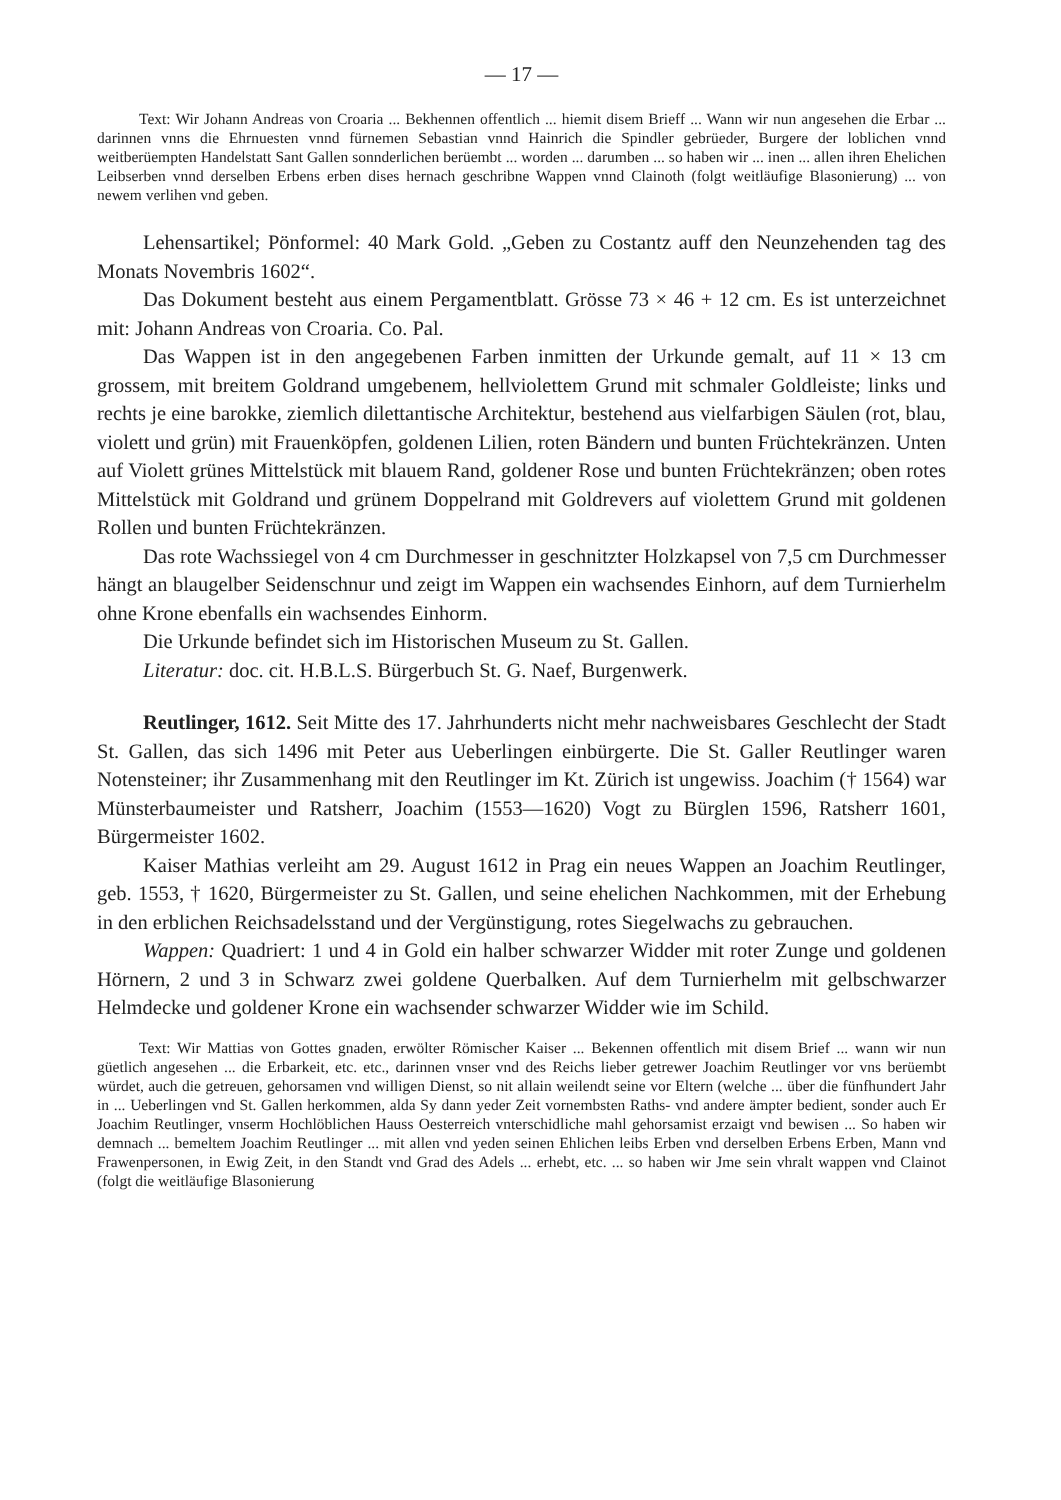— 17 —
Text: Wir Johann Andreas von Croaria ... Bekhennen offentlich ... hiemit disem Brieff ... Wann wir nun angesehen die Erbar ... darinnen vnns die Ehrnuesten vnnd fürnemen Sebastian vnnd Hainrich die Spindler gebrüeder, Burgere der loblichen vnnd weitberüempten Handelstatt Sant Gallen sonnderlichen berüembt ... worden ... darumben ... so haben wir ... inen ... allen ihren Ehelichen Leibserben vnnd derselben Erbens erben dises hernach geschribne Wappen vnnd Clainoth (folgt weitläufige Blasonierung) ... von newem verlihen vnd geben.
Lehensartikel; Pönformel: 40 Mark Gold. „Geben zu Costantz auff den Neunzehenden tag des Monats Novembris 1602“.
Das Dokument besteht aus einem Pergamentblatt. Grösse 73 × 46 + 12 cm. Es ist unterzeichnet mit: Johann Andreas von Croaria. Co. Pal.
Das Wappen ist in den angegebenen Farben inmitten der Urkunde gemalt, auf 11 × 13 cm grossem, mit breitem Goldrand umgebenem, hellviolettem Grund mit schmaler Goldleiste; links und rechts je eine barokke, ziemlich dilettantische Architektur, bestehend aus vielfarbigen Säulen (rot, blau, violett und grün) mit Frauenköpfen, goldenen Lilien, roten Bändern und bunten Früchtekränzen. Unten auf Violett grünes Mittelstück mit blauem Rand, goldener Rose und bunten Früchtekränzen; oben rotes Mittelstück mit Goldrand und grünem Doppelrand mit Goldrevers auf violettem Grund mit goldenen Rollen und bunten Früchtekränzen.
Das rote Wachssiegel von 4 cm Durchmesser in geschnitzter Holzkapsel von 7,5 cm Durchmesser hängt an blaugelber Seidenschnur und zeigt im Wappen ein wachsendes Einhorn, auf dem Turnierhelm ohne Krone ebenfalls ein wachsendes Einhorm.
Die Urkunde befindet sich im Historischen Museum zu St. Gallen.
Literatur: doc. cit. H.B.L.S. Bürgerbuch St. G. Naef, Burgenwerk.
Reutlinger, 1612. Seit Mitte des 17. Jahrhunderts nicht mehr nachweisbares Geschlecht der Stadt St. Gallen, das sich 1496 mit Peter aus Ueberlingen einbürgerte. Die St. Galler Reutlinger waren Notensteiner; ihr Zusammenhang mit den Reutlinger im Kt. Zürich ist ungewiss. Joachim († 1564) war Münsterbaumeister und Ratsherr, Joachim (1553—1620) Vogt zu Bürglen 1596, Ratsherr 1601, Bürgermeister 1602.
Kaiser Mathias verleiht am 29. August 1612 in Prag ein neues Wappen an Joachim Reutlinger, geb. 1553, † 1620, Bürgermeister zu St. Gallen, und seine ehelichen Nachkommen, mit der Erhebung in den erblichen Reichsadelsstand und der Vergünstigung, rotes Siegelwachs zu gebrauchen.
Wappen: Quadriert: 1 und 4 in Gold ein halber schwarzer Widder mit roter Zunge und goldenen Hörnern, 2 und 3 in Schwarz zwei goldene Querbalken. Auf dem Turnierhelm mit gelbschwarzer Helmdecke und goldener Krone ein wachsender schwarzer Widder wie im Schild.
Text: Wir Mattias von Gottes gnaden, erwölter Römischer Kaiser ... Bekennen offentlich mit disem Brief ... wann wir nun güetlich angesehen ... die Erbarkeit, etc. etc., darinnen vnser vnd des Reichs lieber getrewer Joachim Reutlinger vor vns berüembt würdet, auch die getreuen, gehorsamen vnd willigen Dienst, so nit allain weilendt seine vor Eltern (welche ... über die fünfhundert Jahr in ... Ueberlingen vnd St. Gallen herkommen, alda Sy dann yeder Zeit vornembsten Raths- vnd andere ämpter bedient, sonder auch Er Joachim Reutlinger, vnserm Hochlöblichen Hauss Oesterreich vnterschidliche mahl gehorsamist erzaigt vnd bewisen ... So haben wir demnach ... bemeltem Joachim Reutlinger ... mit allen vnd yeden seinen Ehlichen leibs Erben vnd derselben Erbens Erben, Mann vnd Frawenpersonen, in Ewig Zeit, in den Standt vnd Grad des Adels ... erhebt, etc. ... so haben wir Jme sein vhralt wappen vnd Clainot (folgt die weitläufige Blasonierung